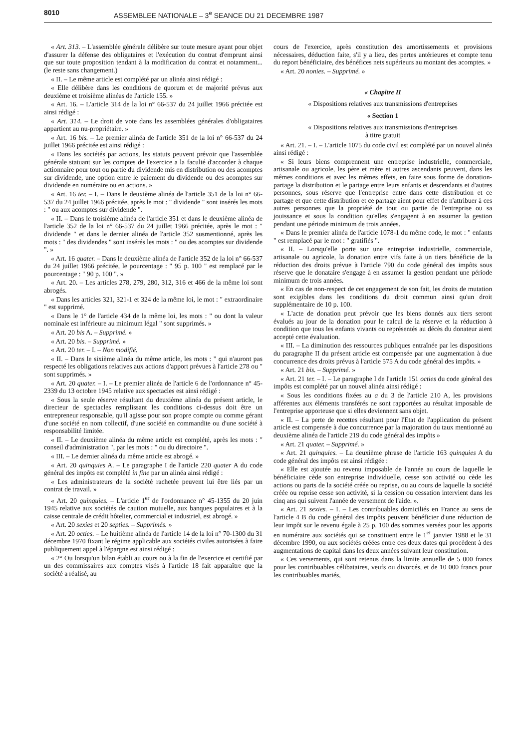8010 ASSEMBLEE NATIONALE – 3<sup>e</sup> SEANCE DU 21 DECEMBRE 1987
« Art. 313. – L'assemblée générale délibère sur toute mesure ayant pour objet d'assurer la défense des obligataires et l'exécution du contrat d'emprunt ainsi que sur toute proposition tendant à la modification du contrat et notamment... (le reste sans changement.)
« II. – Le même article est complété par un alinéa ainsi rédigé :
« Elle délibère dans les conditions de quorum et de majorité prévus aux deuxième et troisième alinéas de l'article 155. »
« Art. 16. – L'article 314 de la loi n° 66-537 du 24 juillet 1966 précitée est ainsi rédigé :
« Art. 314. – Le droit de vote dans les assemblées générales d'obligataires appartient au nu-propriétaire. »
« Art. 16 bis. – Le premier alinéa de l'article 351 de la loi n° 66-537 du 24 juillet 1966 précitée est ainsi rédigé :
« Dans les sociétés par actions, les statuts peuvent prévoir que l'assemblée générale statuant sur les comptes de l'exercice a la faculté d'accorder à chaque actionnaire pour tout ou partie du dividende mis en distribution ou des acomptes sur dividende, une option entre le paiement du dividende ou des acomptes sur dividende en numéraire ou en actions. »
« Art. 16 ter. – I. – Dans le deuxième alinéa de l'article 351 de la loi n° 66-537 du 24 juillet 1966 précitée, après le mot : " dividende " sont insérés les mots : " ou aux acomptes sur dividende ".
« II. – Dans le troisième alinéa de l'article 351 et dans le deuxième alinéa de l'article 352 de la loi n° 66-537 du 24 juillet 1966 précitée, après le mot : " dividende " et dans le dernier alinéa de l'article 352 susmentionné, après les mots : " des dividendes " sont insérés les mots : " ou des acomptes sur dividende ". »
« Art. 16 quater. – Dans le deuxième alinéa de l'article 352 de la loi n° 66-537 du 24 juillet 1966 précitée, le pourcentage : " 95 p. 100 " est remplacé par le pourcentage : " 90 p. 100 ". »
« Art. 20. – Les articles 278, 279, 280, 312, 316 et 466 de la même loi sont abrogés.
« Dans les articles 321, 321-1 et 324 de la même loi, le mot : " extraordinaire " est supprimé.
« Dans le 1° de l'article 434 de la même loi, les mots : " ou dont la valeur nominale est inférieure au minimum légal " sont supprimés. »
« Art. 20 bis A. – Supprimé. »
« Art. 20 bis. – Supprimé. »
« Art. 20 ter. – I. – Non modifié.
« II. – Dans le sixième alinéa du même article, les mots : " qui n'auront pas respecté les obligations relatives aux actions d'apport prévues à l'article 278 ou " sont supprimés. »
« Art. 20 quater. – I. – Le premier alinéa de l'article 6 de l'ordonnance n° 45-2339 du 13 octobre 1945 relative aux spectacles est ainsi rédigé :
« Sous la seule réserve résultant du deuxième alinéa du présent article, le directeur de spectacles remplissant les conditions ci-dessus doit être un entrepreneur responsable, qu'il agisse pour son propre compte ou comme gérant d'une société en nom collectif, d'une société en commandite ou d'une société à responsabilité limitée.
« II. – Le deuxième alinéa du même article est complété, après les mots : " conseil d'administration ", par les mots : " ou du directoire ".
« III. – Le dernier alinéa du même article est abrogé. »
« Art. 20 quinquies A. – Le paragraphe I de l'article 220 quater A du code général des impôts est complété in fine par un alinéa ainsi rédigé :
« Les administrateurs de la société rachetée peuvent lui être liés par un contrat de travail. »
« Art. 20 quinquies. – L'article 1<sup>er</sup> de l'ordonnance n° 45-1355 du 20 juin 1945 relative aux sociétés de caution mutuelle, aux banques populaires et à la caisse centrale de crédit hôtelier, commercial et industriel, est abrogé. »
« Art. 20 sexies et 20 septies. – Supprimés. »
« Art. 20 octies. – Le huitième alinéa de l'article 14 de la loi n° 70-1300 du 31 décembre 1970 fixant le régime applicable aux sociétés civiles autorisées à faire publiquement appel à l'épargne est ainsi rédigé :
« 2° Ou lorsqu'un bilan établi au cours ou à la fin de l'exercice et certifié par un des commissaires aux comptes visés à l'article 18 fait apparaître que la société a réalisé, au
cours de l'exercice, après constitution des amortissements et provisions nécessaires, déduction faite, s'il y a lieu, des pertes antérieures et compte tenu du report bénéficiaire, des bénéfices nets supérieurs au montant des acomptes. »
« Art. 20 nonies. – Supprimé. »
« Chapitre II
« Dispositions relatives aux transmissions d'entreprises
« Section 1
« Dispositions relatives aux transmissions d'entreprises
à titre gratuit
« Art. 21. – I. – L'article 1075 du code civil est complété par un nouvel alinéa ainsi rédigé :
« Si leurs biens comprennent une entreprise industrielle, commerciale, artisanale ou agricole, les père et mère et autres ascendants peuvent, dans les mêmes conditions et avec les mêmes effets, en faire sous forme de donation-partage la distribution et le partage entre leurs enfants et descendants et d'autres personnes, sous réserve que l'entreprise entre dans cette distribution et ce partage et que cette distribution et ce partage aient pour effet de n'attribuer à ces autres personnes que la propriété de tout ou partie de l'entreprise ou sa jouissance et sous la condition qu'elles s'engagent à en assumer la gestion pendant une période minimum de trois années.
« Dans le premier alinéa de l'article 1078-1 du même code, le mot : " enfants " est remplacé par le mot : " gratifiés ".
« II. – Lorsqu'elle porte sur une entreprise industrielle, commerciale, artisanale ou agricole, la donation entre vifs faite à un tiers bénéficie de la réduction des droits prévue à l'article 790 du code général des impôts sous réserve que le donataire s'engage à en assumer la gestion pendant une période minimum de trois années.
« En cas de non-respect de cet engagement de son fait, les droits de mutation sont exigibles dans les conditions du droit commun ainsi qu'un droit supplémentaire de 10 p. 100.
« L'acte de donation peut prévoir que les biens donnés aux tiers seront évalués au jour de la donation pour le calcul de la réserve et la réduction à condition que tous les enfants vivants ou représentés au décès du donateur aient accepté cette évaluation.
« III. – La diminution des ressources publiques entraînée par les dispositions du paragraphe II du présent article est compensée par une augmentation à due concurrence des droits prévus à l'article 575 A du code général des impôts. »
« Art. 21 bis. – Supprimé. »
« Art. 21 ter. – I. – Le paragraphe I de l'article 151 octies du code général des impôts est complété par un nouvel alinéa ainsi rédigé :
« Sous les conditions fixées au a du 3 de l'article 210 A, les provisions afférentes aux éléments transférés ne sont rapportées au résultat imposable de l'entreprise apporteuse que si elles deviennent sans objet.
« II. – La perte de recettes résultant pour l'Etat de l'application du présent article est compensée à due concurrence par la majoration du taux mentionné au deuxième alinéa de l'article 219 du code général des impôts »
« Art. 21 quater. – Supprimé. »
« Art. 21 quinquies. – La deuxième phrase de l'article 163 quinquies A du code général des impôts est ainsi rédigée :
« Elle est ajoutée au revenu imposable de l'année au cours de laquelle le bénéficiaire cède son entreprise individuelle, cesse son activité ou cède les actions ou parts de la société créée ou reprise, ou au cours de laquelle la société créée ou reprise cesse son activité, si la cession ou cessation intervient dans les cinq ans qui suivent l'année de versement de l'aide. ».
« Art. 21 sexies. – I. – Les contribuables domiciliés en France au sens de l'article 4 B du code général des impôts peuvent bénéficier d'une réduction de leur impôt sur le revenu égale à 25 p. 100 des sommes versées pour les apports en numéraire aux sociétés qui se constituent entre le 1<sup>er</sup> janvier 1988 et le 31 décembre 1990, ou aux sociétés créées entre ces deux dates qui procèdent à des augmentations de capital dans les deux années suivant leur constitution.
« Ces versements, qui sont retenus dans la limite annuelle de 5 000 francs pour les contribuables célibataires, veufs ou divorcés, et de 10 000 francs pour les contribuables mariés,